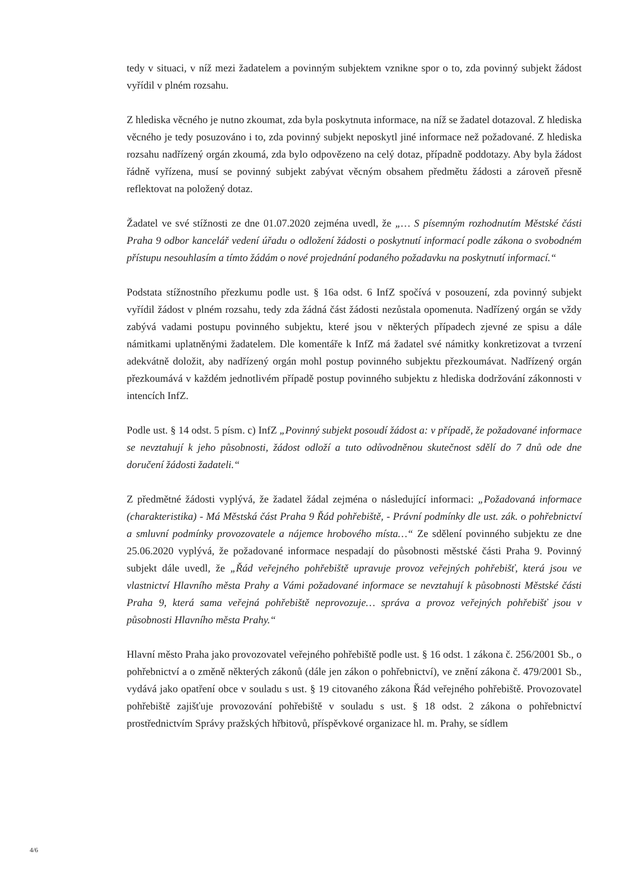tedy v situaci, v níž mezi žadatelem a povinným subjektem vznikne spor o to, zda povinný subjekt žádost vyřídil v plném rozsahu.
Z hlediska věcného je nutno zkoumat, zda byla poskytnuta informace, na níž se žadatel dotazoval. Z hlediska věcného je tedy posuzováno i to, zda povinný subjekt neposkytl jiné informace než požadované. Z hlediska rozsahu nadřízený orgán zkoumá, zda bylo odpovězeno na celý dotaz, případně poddotazy. Aby byla žádost řádně vyřízena, musí se povinný subjekt zabývat věcným obsahem předmětu žádosti a zároveň přesně reflektovat na položený dotaz.
Žadatel ve své stížnosti ze dne 01.07.2020 zejména uvedl, že „… S písemným rozhodnutím Městské části Praha 9 odbor kancelář vedení úřadu o odložení žádosti o poskytnutí informací podle zákona o svobodném přístupu nesouhlasím a tímto žádám o nové projednání podaného požadavku na poskytnutí informací.“
Podstata stížnostního přezkumu podle ust. § 16a odst. 6 InfZ spočívá v posouzení, zda povinný subjekt vyřídil žádost v plném rozsahu, tedy zda žádná část žádosti nezůstala opomenuta. Nadřízený orgán se vždy zabývá vadami postupu povinného subjektu, které jsou v některých případech zjevné ze spisu a dále námitkami uplatněnými žadatelem. Dle komentáře k InfZ má žadatel své námitky konkretizovat a tvrzení adekvátně doložit, aby nadřízený orgán mohl postup povinného subjektu přezkoumávat. Nadřízený orgán přezkoumává v každém jednotlivém případě postup povinného subjektu z hlediska dodržování zákonnosti v intencích InfZ.
Podle ust. § 14 odst. 5 písm. c) InfZ „Povinný subjekt posoudí žádost a: v případě, že požadované informace se nevztahují k jeho působnosti, žádost odloží a tuto odůvodněnou skutečnost sdělí do 7 dnů ode dne doručení žádosti žadateli.“
Z předmětné žádosti vyplývá, že žadatel žádal zejména o následující informaci: „Požadovaná informace (charakteristika) - Má Městská část Praha 9 Řád pohřebiště, - Právní podmínky dle ust. zák. o pohřebnictví a smluvní podmínky provozovatele a nájemce hrobového místa…“ Ze sdělení povinného subjektu ze dne 25.06.2020 vyplývá, že požadované informace nespadají do působnosti městské části Praha 9. Povinný subjekt dále uvedl, že „Řád veřejného pohřebiště upravuje provoz veřejných pohřebišť, která jsou ve vlastnictví Hlavního města Prahy a Vámi požadované informace se nevztahují k působnosti Městské části Praha 9, která sama veřejná pohřebiště neprovozuje… správa a provoz veřejných pohřebišť jsou v působnosti Hlavního města Prahy.“
Hlavní město Praha jako provozovatel veřejného pohřebiště podle ust. § 16 odst. 1 zákona č. 256/2001 Sb., o pohřebnictví a o změně některých zákonů (dále jen zákon o pohřebnictví), ve znění zákona č. 479/2001 Sb., vydává jako opatření obce v souladu s ust. § 19 citovaného zákona Řád veřejného pohřebiště. Provozovatel pohřebiště zajišťuje provozování pohřebiště v souladu s ust. § 18 odst. 2 zákona o pohřebnictví prostřednictvím Správy pražských hřbitovů, příspěvkové organizace hl. m. Prahy, se sídlem
4/6